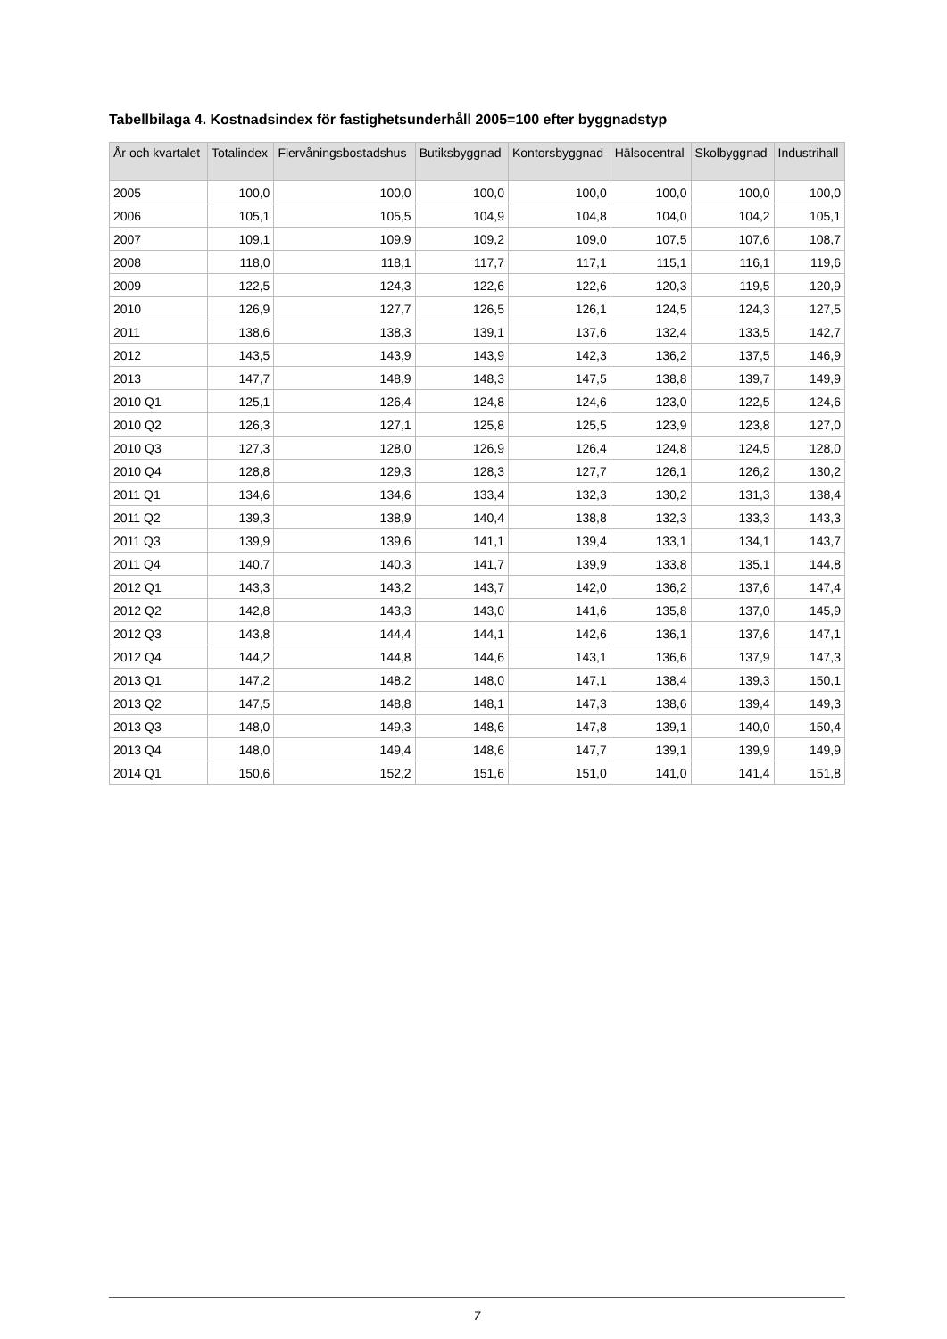Tabellbilaga 4. Kostnadsindex för fastighetsunderhåll 2005=100 efter byggnadstyp
| År och kvartalet | Totalindex | Flervåningsbostadshus | Butiksbyggnad | Kontorsbyggnad | Hälsocentral | Skolbyggnad | Industrihall |
| --- | --- | --- | --- | --- | --- | --- | --- |
| 2005 | 100,0 | 100,0 | 100,0 | 100,0 | 100,0 | 100,0 | 100,0 |
| 2006 | 105,1 | 105,5 | 104,9 | 104,8 | 104,0 | 104,2 | 105,1 |
| 2007 | 109,1 | 109,9 | 109,2 | 109,0 | 107,5 | 107,6 | 108,7 |
| 2008 | 118,0 | 118,1 | 117,7 | 117,1 | 115,1 | 116,1 | 119,6 |
| 2009 | 122,5 | 124,3 | 122,6 | 122,6 | 120,3 | 119,5 | 120,9 |
| 2010 | 126,9 | 127,7 | 126,5 | 126,1 | 124,5 | 124,3 | 127,5 |
| 2011 | 138,6 | 138,3 | 139,1 | 137,6 | 132,4 | 133,5 | 142,7 |
| 2012 | 143,5 | 143,9 | 143,9 | 142,3 | 136,2 | 137,5 | 146,9 |
| 2013 | 147,7 | 148,9 | 148,3 | 147,5 | 138,8 | 139,7 | 149,9 |
| 2010 Q1 | 125,1 | 126,4 | 124,8 | 124,6 | 123,0 | 122,5 | 124,6 |
| 2010 Q2 | 126,3 | 127,1 | 125,8 | 125,5 | 123,9 | 123,8 | 127,0 |
| 2010 Q3 | 127,3 | 128,0 | 126,9 | 126,4 | 124,8 | 124,5 | 128,0 |
| 2010 Q4 | 128,8 | 129,3 | 128,3 | 127,7 | 126,1 | 126,2 | 130,2 |
| 2011 Q1 | 134,6 | 134,6 | 133,4 | 132,3 | 130,2 | 131,3 | 138,4 |
| 2011 Q2 | 139,3 | 138,9 | 140,4 | 138,8 | 132,3 | 133,3 | 143,3 |
| 2011 Q3 | 139,9 | 139,6 | 141,1 | 139,4 | 133,1 | 134,1 | 143,7 |
| 2011 Q4 | 140,7 | 140,3 | 141,7 | 139,9 | 133,8 | 135,1 | 144,8 |
| 2012 Q1 | 143,3 | 143,2 | 143,7 | 142,0 | 136,2 | 137,6 | 147,4 |
| 2012 Q2 | 142,8 | 143,3 | 143,0 | 141,6 | 135,8 | 137,0 | 145,9 |
| 2012 Q3 | 143,8 | 144,4 | 144,1 | 142,6 | 136,1 | 137,6 | 147,1 |
| 2012 Q4 | 144,2 | 144,8 | 144,6 | 143,1 | 136,6 | 137,9 | 147,3 |
| 2013 Q1 | 147,2 | 148,2 | 148,0 | 147,1 | 138,4 | 139,3 | 150,1 |
| 2013 Q2 | 147,5 | 148,8 | 148,1 | 147,3 | 138,6 | 139,4 | 149,3 |
| 2013 Q3 | 148,0 | 149,3 | 148,6 | 147,8 | 139,1 | 140,0 | 150,4 |
| 2013 Q4 | 148,0 | 149,4 | 148,6 | 147,7 | 139,1 | 139,9 | 149,9 |
| 2014 Q1 | 150,6 | 152,2 | 151,6 | 151,0 | 141,0 | 141,4 | 151,8 |
7